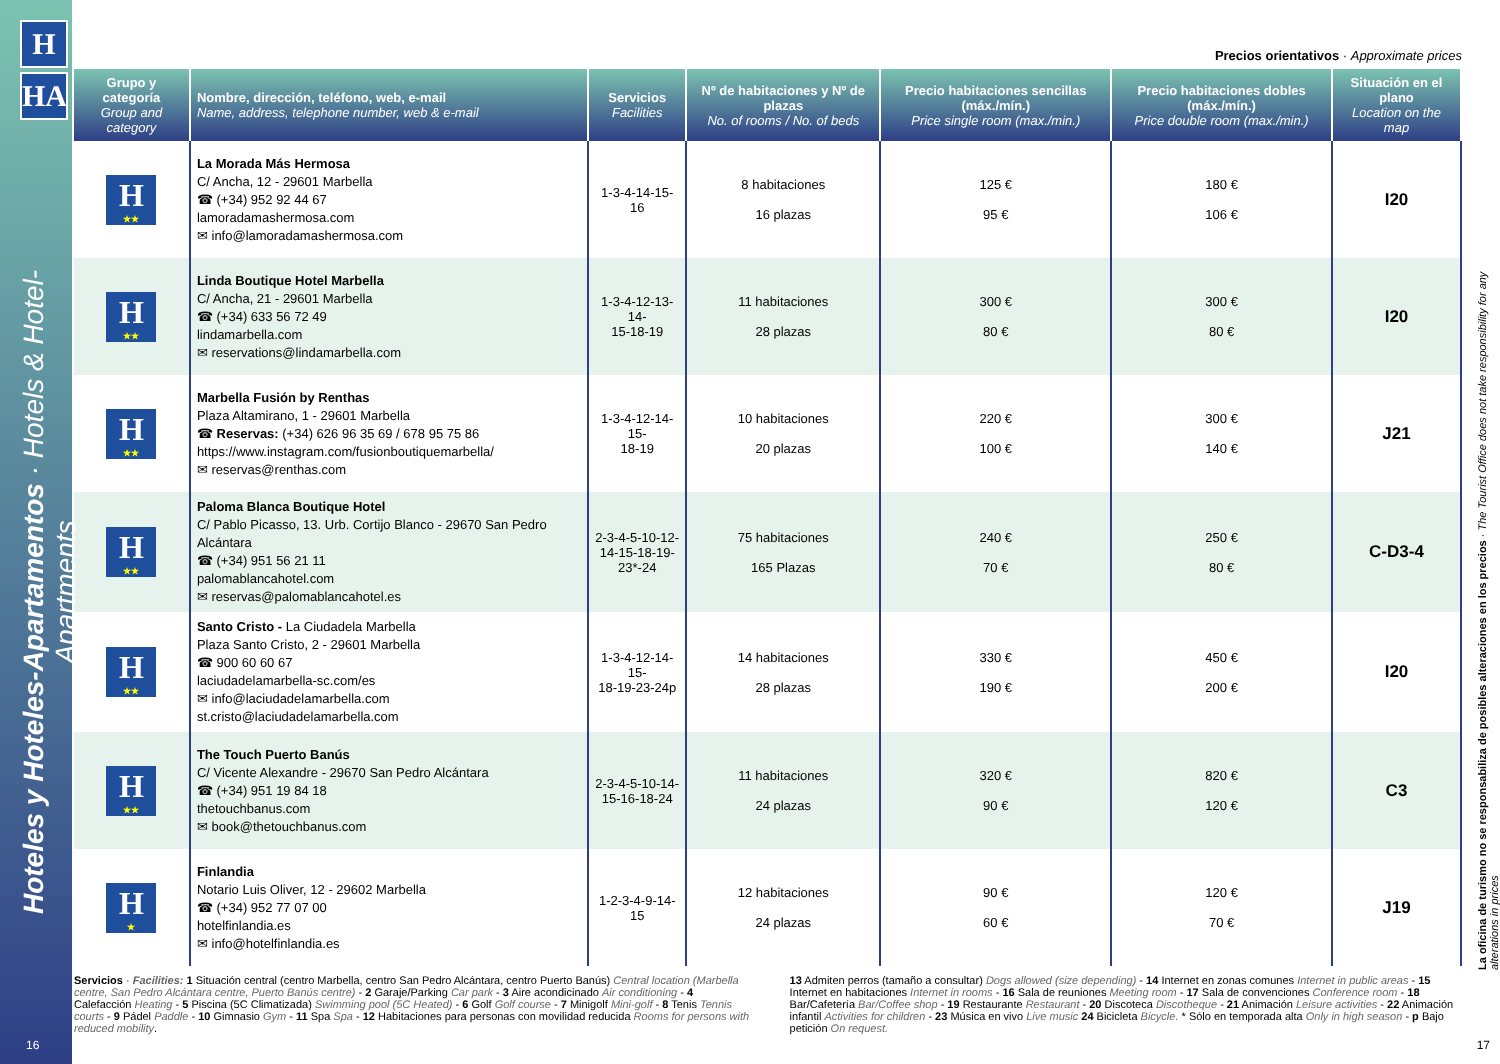H
HA
Hoteles y Hoteles-Apartamentos · Hotels & Hotel-Apartments
La oficina de turismo no se responsabiliza de posibles alteraciones en los precios · The Tourist Office does not take responsibility for any alterations in prices
Precios orientativos · Approximate prices
| Grupo y categoría Group and category | Nombre, dirección, teléfono, web, e-mail Name, address, telephone number, web & e-mail | Servicios Facilities | Nº de habitaciones y Nº de plazas No. of rooms / No. of beds | Precio habitaciones sencillas (máx./mín.) Price single room (max./min.) | Precio habitaciones dobles (máx./mín.) Price double room (max./min.) | Situación en el plano Location on the map |
| --- | --- | --- | --- | --- | --- | --- |
| H ★★ | La Morada Más Hermosa C/ Ancha, 12 - 29601 Marbella ☎ (+34) 952 92 44 67 lamoradamashermosa.com ✉ info@lamoradamashermosa.com | 1-3-4-14-15-16 | 8 habitaciones 16 plazas | 125 € 95 € | 180 € 106 € | I20 |
| H ★★ | Linda Boutique Hotel Marbella C/ Ancha, 21 - 29601 Marbella ☎ (+34) 633 56 72 49 lindamarbella.com ✉ reservations@lindamarbella.com | 1-3-4-12-13-14- 15-18-19 | 11 habitaciones 28 plazas | 300 € 80 € | 300 € 80 € | I20 |
| H ★★ | Marbella Fusión by Renthas Plaza Altamirano, 1 - 29601 Marbella ☎ Reservas: (+34) 626 96 35 69 / 678 95 75 86 https://www.instagram.com/fusionboutiquemarbella/ ✉ reservas@renthas.com | 1-3-4-12-14-15- 18-19 | 10 habitaciones 20 plazas | 220 € 100 € | 300 € 140 € | J21 |
| H ★★ | Paloma Blanca Boutique Hotel C/ Pablo Picasso, 13. Urb. Cortijo Blanco - 29670 San Pedro Alcántara ☎ (+34) 951 56 21 11 palomablancahotel.com ✉ reservas@palomablancahotel.es | 2-3-4-5-10-12- 14-15-18-19- 23*-24 | 75 habitaciones 165 Plazas | 240 € 70 € | 250 € 80 € | C-D3-4 |
| H ★★ | Santo Cristo - La Ciudadela Marbella Plaza Santo Cristo, 2 - 29601 Marbella ☎ 900 60 60 67 laciudadelamarbella-sc.com/es ✉ info@laciudadelamarbella.com st.cristo@laciudadelamarbella.com | 1-3-4-12-14-15- 18-19-23-24p | 14 habitaciones 28 plazas | 330 € 190 € | 450 € 200 € | I20 |
| H ★★ | The Touch Puerto Banús C/ Vicente Alexandre - 29670 San Pedro Alcántara ☎ (+34) 951 19 84 18 thetouchbanus.com ✉ book@thetouchbanus.com | 2-3-4-5-10-14- 15-16-18-24 | 11 habitaciones 24 plazas | 320 € 90 € | 820 € 120 € | C3 |
| H ★ | Finlandia Notario Luis Oliver, 12 - 29602 Marbella ☎ (+34) 952 77 07 00 hotelfinlandia.es ✉ info@hotelfinlandia.es | 1-2-3-4-9-14-15 | 12 habitaciones 24 plazas | 90 € 60 € | 120 € 70 € | J19 |
Servicios · Facilities: 1 Situación central (centro Marbella, centro San Pedro Alcántara, centro Puerto Banús) Central location (Marbella centre, San Pedro Alcántara centre, Puerto Banús centre) - 2 Garaje/Parking Car park - 3 Aire acondicinado Air conditioning - 4 Calefacción Heating - 5 Piscina (5C Climatizada) Swimming pool (5C Heated) - 6 Golf Golf course - 7 Minigolf Mini-golf - 8 Tenis Tennis courts - 9 Pádel Paddle - 10 Gimnasio Gym - 11 Spa Spa - 12 Habitaciones para personas con movilidad reducida Rooms for persons with reduced mobility.
13 Admiten perros (tamaño a consultar) Dogs allowed (size depending) - 14 Internet en zonas comunes Internet in public areas - 15 Internet en habitaciones Internet in rooms - 16 Sala de reuniones Meeting room - 17 Sala de convenciones Conference room - 18 Bar/Cafetería Bar/Coffee shop - 19 Restaurante Restaurant - 20 Discoteca Discotheque - 21 Animación Leisure activities - 22 Animación infantil Activities for children - 23 Música en vivo Live music 24 Bicicleta Bicycle. * Sólo en temporada alta Only in high season - p Bajo petición On request.
16 17